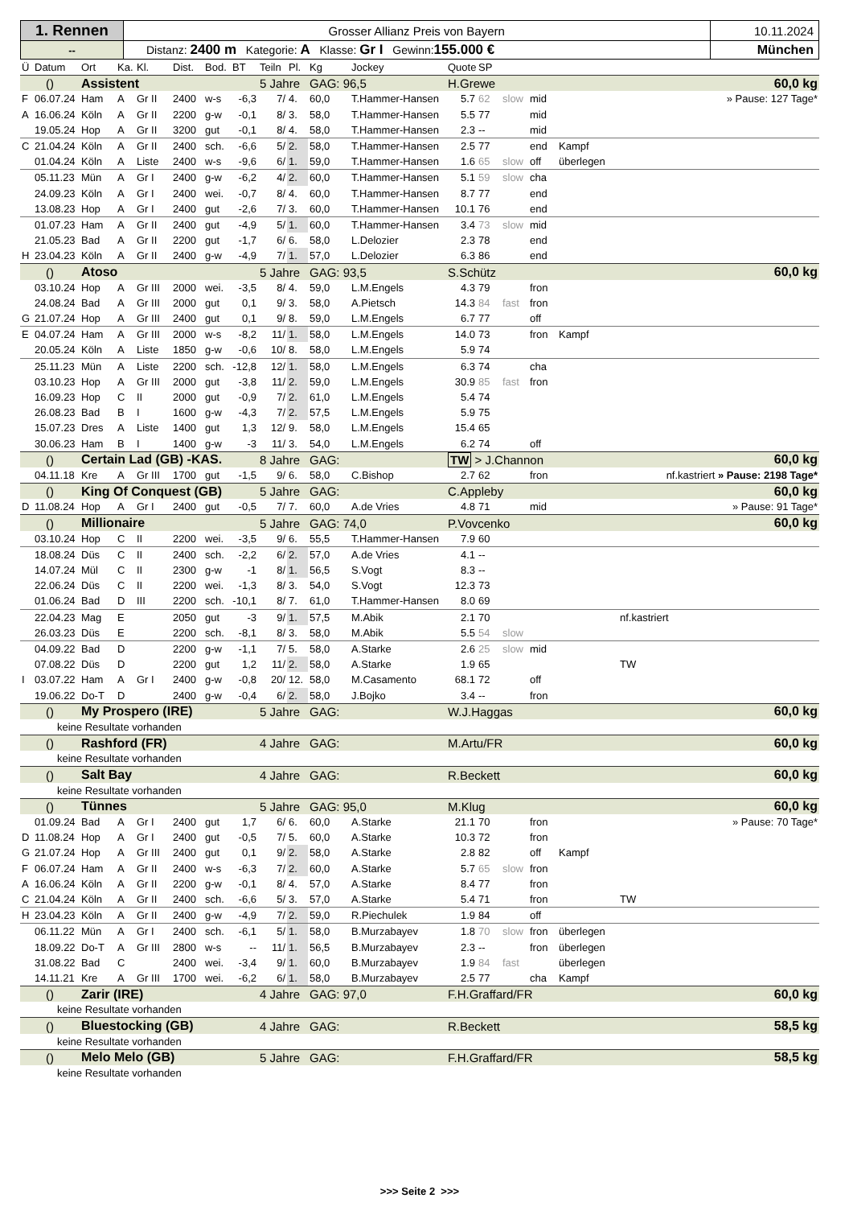| 1. Rennen | Grosser Allianz Preis von Bayern | 10.11.2024 |
| -- | Distanz: 2400 m Kategorie: A Klasse: Gr I Gewinn: 155.000 € | München |
| Ü | Datum | Ort | Ka. | Kl. | Dist. | Bod. | BT | Teiln | Pl. | Kg | Jockey | Quote | SP | | | | |
| --- | --- | --- | --- | --- | --- | --- | --- | --- | --- | --- | --- | --- | --- | --- | --- | --- | --- |
| () | | Assistent | | | | | | 5 Jahre | | GAG: 96,5 | | H.Grewe | | | | 60,0 kg | |
| F | 06.07.24 | Ham | A | Gr II | 2400 | w-s | -6,3 | 7/ | 4. | 60,0 | T.Hammer-Hansen | 5.7 | 62 | slow | mid | | » Pause: 127 Tage* |
| A | 16.06.24 | Köln | A | Gr II | 2200 | g-w | -0,1 | 8/ | 3. | 58,0 | T.Hammer-Hansen | 5.5 | 77 | | mid | | |
| | 19.05.24 | Hop | A | Gr II | 3200 | gut | -0,1 | 8/ | 4. | 58,0 | T.Hammer-Hansen | 2.3 | -- | | mid | | |
| C | 21.04.24 | Köln | A | Gr II | 2400 | sch. | -6,6 | 5/ | 2. | 58,0 | T.Hammer-Hansen | 2.5 | 77 | | end | Kampf | |
| | 01.04.24 | Köln | A | Liste | 2400 | w-s | -9,6 | 6/ | 1. | 59,0 | T.Hammer-Hansen | 1.6 | 65 | slow | off | überlegen | |
| | 05.11.23 | Mün | A | Gr I | 2400 | g-w | -6,2 | 4/ | 2. | 60,0 | T.Hammer-Hansen | 5.1 | 59 | slow | cha | | |
| | 24.09.23 | Köln | A | Gr I | 2400 | wei. | -0,7 | 8/ | 4. | 60,0 | T.Hammer-Hansen | 8.7 | 77 | | end | | |
| | 13.08.23 | Hop | A | Gr I | 2400 | gut | -2,6 | 7/ | 3. | 60,0 | T.Hammer-Hansen | 10.1 | 76 | | end | | |
| | 01.07.23 | Ham | A | Gr II | 2400 | gut | -4,9 | 5/ | 1. | 60,0 | T.Hammer-Hansen | 3.4 | 73 | slow | mid | | |
| | 21.05.23 | Bad | A | Gr II | 2200 | gut | -1,7 | 6/ | 6. | 58,0 | L.Delozier | 2.3 | 78 | | end | | |
| H | 23.04.23 | Köln | A | Gr II | 2400 | g-w | -4,9 | 7/ | 1. | 57,0 | L.Delozier | 6.3 | 86 | | end | | |
| () | | Atoso | | | | | | 5 Jahre | | GAG: 93,5 | | S.Schütz | | | | 60,0 kg | |
| | 03.10.24 | Hop | A | Gr III | 2000 | wei. | -3,5 | 8/ | 4. | 59,0 | L.M.Engels | 4.3 | 79 | | fron | | |
| | 24.08.24 | Bad | A | Gr III | 2000 | gut | 0,1 | 9/ | 3. | 58,0 | A.Pietsch | 14.3 | 84 | fast | fron | | |
| G | 21.07.24 | Hop | A | Gr III | 2400 | gut | 0,1 | 9/ | 8. | 59,0 | L.M.Engels | 6.7 | 77 | | off | | |
| E | 04.07.24 | Ham | A | Gr III | 2000 | w-s | -8,2 | 11/ | 1. | 58,0 | L.M.Engels | 14.0 | 73 | | fron | Kampf | |
| | 20.05.24 | Köln | A | Liste | 1850 | g-w | -0,6 | 10/ | 8. | 58,0 | L.M.Engels | 5.9 | 74 | | | | |
| | 25.11.23 | Mün | A | Liste | 2200 | sch. | -12,8 | 12/ | 1. | 58,0 | L.M.Engels | 6.3 | 74 | | cha | | |
| | 03.10.23 | Hop | A | Gr III | 2000 | gut | -3,8 | 11/ | 2. | 59,0 | L.M.Engels | 30.9 | 85 | fast | fron | | |
| | 16.09.23 | Hop | C | II | 2000 | gut | -0,9 | 7/ | 2. | 61,0 | L.M.Engels | 5.4 | 74 | | | | |
| | 26.08.23 | Bad | B | I | 1600 | g-w | -4,3 | 7/ | 2. | 57,5 | L.M.Engels | 5.9 | 75 | | | | |
| | 15.07.23 | Dres | A | Liste | 1400 | gut | 1,3 | 12/ | 9. | 58,0 | L.M.Engels | 15.4 | 65 | | | | |
| | 30.06.23 | Ham | B | I | 1400 | g-w | -3 | 11/ | 3. | 54,0 | L.M.Engels | 6.2 | 74 | | off | | |
| () | | Certain Lad (GB) -KAS. | | | | | | 8 Jahre | | GAG: | | TW > J.Channon | | | | 60,0 kg | |
| | 04.11.18 | Kre | A | Gr III | 1700 | gut | -1,5 | 9/ | 6. | 58,0 | C.Bishop | 2.7 | 62 | | fron | | nf.kastriert » Pause: 2198 Tage* |
| () | | King Of Conquest (GB) | | | | | | 5 Jahre | | GAG: | | C.Appleby | | | | 60,0 kg | |
| D | 11.08.24 | Hop | A | Gr I | 2400 | gut | -0,5 | 7/ | 7. | 60,0 | A.de Vries | 4.8 | 71 | | mid | | » Pause: 91 Tage* |
| () | | Millionaire | | | | | | 5 Jahre | | GAG: 74,0 | | P.Vovcenko | | | | 60,0 kg | |
| | 03.10.24 | Hop | C | II | 2200 | wei. | -3,5 | 9/ | 6. | 55,5 | T.Hammer-Hansen | 7.9 | 60 | | | | |
| | 18.08.24 | Düs | C | II | 2400 | sch. | -2,2 | 6/ | 2. | 57,0 | A.de Vries | 4.1 | -- | | | | |
| | 14.07.24 | Mül | C | II | 2300 | g-w | -1 | 8/ | 1. | 56,5 | S.Vogt | 8.3 | -- | | | | |
| | 22.06.24 | Düs | C | II | 2200 | wei. | -1,3 | 8/ | 3. | 54,0 | S.Vogt | 12.3 | 73 | | | | |
| | 01.06.24 | Bad | D | III | 2200 | sch. | -10,1 | 8/ | 7. | 61,0 | T.Hammer-Hansen | 8.0 | 69 | | | | |
| | 22.04.23 | Mag | E | | 2050 | gut | -3 | 9/ | 1. | 57,5 | M.Abik | 2.1 | 70 | | | | nf.kastriert |
| | 26.03.23 | Düs | E | | 2200 | sch. | -8,1 | 8/ | 3. | 58,0 | M.Abik | 5.5 | 54 | slow | | | |
| | 04.09.22 | Bad | D | | 2200 | g-w | -1,1 | 7/ | 5. | 58,0 | A.Starke | 2.6 | 25 | slow | mid | | |
| | 07.08.22 | Düs | D | | 2200 | gut | 1,2 | 11/ | 2. | 58,0 | A.Starke | 1.9 | 65 | | | | TW |
| I | 03.07.22 | Ham | A | Gr I | 2400 | g-w | -0,8 | 20/ | 12. | 58,0 | M.Casamento | 68.1 | 72 | | off | | |
| | 19.06.22 | Do-T | D | | 2400 | g-w | -0,4 | 6/ | 2. | 58,0 | J.Bojko | 3.4 | -- | | fron | | |
| () | | My Prospero (IRE) | | | | | | 5 Jahre | | GAG: | | W.J.Haggas | | | | 60,0 kg | |
| | keine Resultate vorhanden | | | | | | | | | | | | | | | | |
| () | | Rashford (FR) | | | | | | 4 Jahre | | GAG: | | M.Artu/FR | | | | 60,0 kg | |
| | keine Resultate vorhanden | | | | | | | | | | | | | | | | |
| () | | Salt Bay | | | | | | 4 Jahre | | GAG: | | R.Beckett | | | | 60,0 kg | |
| | keine Resultate vorhanden | | | | | | | | | | | | | | | | |
| () | | Tünnes | | | | | | 5 Jahre | | GAG: 95,0 | | M.Klug | | | | 60,0 kg | |
| | 01.09.24 | Bad | A | Gr I | 2400 | gut | 1,7 | 6/ | 6. | 60,0 | A.Starke | 21.1 | 70 | | fron | | » Pause: 70 Tage* |
| D | 11.08.24 | Hop | A | Gr I | 2400 | gut | -0,5 | 7/ | 5. | 60,0 | A.Starke | 10.3 | 72 | | fron | | |
| G | 21.07.24 | Hop | A | Gr III | 2400 | gut | 0,1 | 9/ | 2. | 58,0 | A.Starke | 2.8 | 82 | | off | Kampf | |
| F | 06.07.24 | Ham | A | Gr II | 2400 | w-s | -6,3 | 7/ | 2. | 60,0 | A.Starke | 5.7 | 65 | slow | fron | | |
| A | 16.06.24 | Köln | A | Gr II | 2200 | g-w | -0,1 | 8/ | 4. | 57,0 | A.Starke | 8.4 | 77 | | fron | | |
| C | 21.04.24 | Köln | A | Gr II | 2400 | sch. | -6,6 | 5/ | 3. | 57,0 | A.Starke | 5.4 | 71 | | fron | | TW |
| H | 23.04.23 | Köln | A | Gr II | 2400 | g-w | -4,9 | 7/ | 2. | 59,0 | R.Piechulek | 1.9 | 84 | | off | | |
| | 06.11.22 | Mün | A | Gr I | 2400 | sch. | -6,1 | 5/ | 1. | 58,0 | B.Murzabayev | 1.8 | 70 | slow | fron | überlegen | |
| | 18.09.22 | Do-T | A | Gr III | 2800 | w-s | -- | 11/ | 1. | 56,5 | B.Murzabayev | 2.3 | -- | | fron | überlegen | |
| | 31.08.22 | Bad | C | | 2400 | wei. | -3,4 | 9/ | 1. | 60,0 | B.Murzabayev | 1.9 | 84 | fast | | überlegen | |
| | 14.11.21 | Kre | A | Gr III | 1700 | wei. | -6,2 | 6/ | 1. | 58,0 | B.Murzabayev | 2.5 | 77 | | cha | Kampf | |
| () | | Zarir (IRE) | | | | | | 4 Jahre | | GAG: 97,0 | | F.H.Graffard/FR | | | | 60,0 kg | |
| | keine Resultate vorhanden | | | | | | | | | | | | | | | | |
| () | | Bluestocking (GB) | | | | | | 4 Jahre | | GAG: | | R.Beckett | | | | 58,5 kg | |
| | keine Resultate vorhanden | | | | | | | | | | | | | | | | |
| () | | Melo Melo (GB) | | | | | | 5 Jahre | | GAG: | | F.H.Graffard/FR | | | | 58,5 kg | |
| | keine Resultate vorhanden | | | | | | | | | | | | | | | | |
>>> Seite 2 >>>